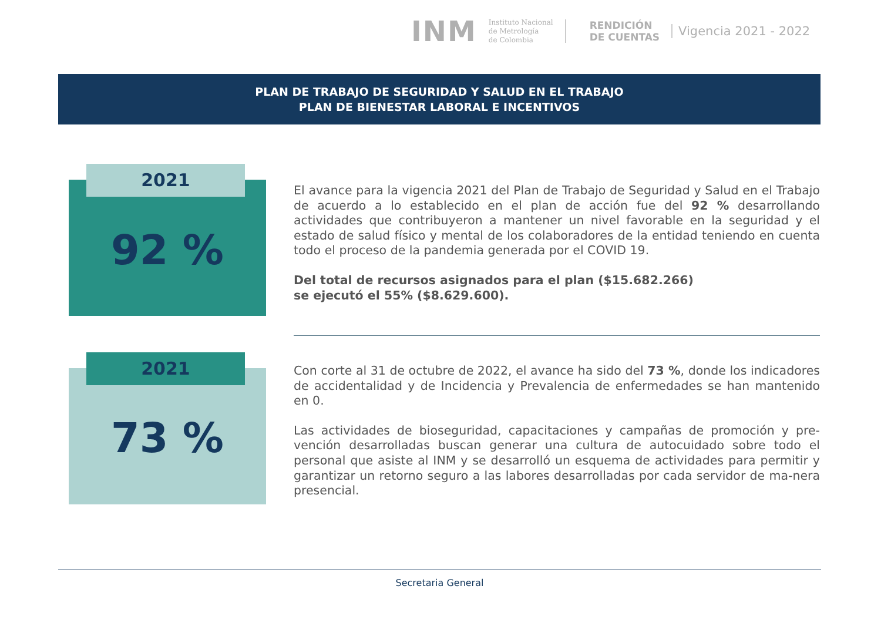INM
Instituto Nacional
de Metrología
de Colombia
RENDICIÓN
DE CUENTAS
Vigencia 2021 - 2022
PLAN DE TRABAJO DE SEGURIDAD Y SALUD EN EL TRABAJO
PLAN DE BIENESTAR LABORAL E INCENTIVOS
2021
92 %
El avance para la vigencia 2021 del Plan de Trabajo de Seguridad y Salud en el Trabajo de acuerdo a lo establecido en el plan de acción fue del 92 % desarrollando actividades que contribuyeron a mantener un nivel favorable en la seguridad y el estado de salud físico y mental de los colaboradores de la entidad teniendo en cuenta todo el proceso de la pandemia generada por el COVID 19.
Del total de recursos asignados para el plan ($15.682.266)
se ejecutó el 55% ($8.629.600).
2021
73 %
Con corte al 31 de octubre de 2022, el avance ha sido del 73 %, donde los indicadores de accidentalidad y de Incidencia y Prevalencia de enfermedades se han mantenido en 0.
Las actividades de bioseguridad, capacitaciones y campañas de promoción y pre-vención desarrolladas buscan generar una cultura de autocuidado sobre todo el personal que asiste al INM y se desarrolló un esquema de actividades para permitir y garantizar un retorno seguro a las labores desarrolladas por cada servidor de ma-nera presencial.
Secretaria General